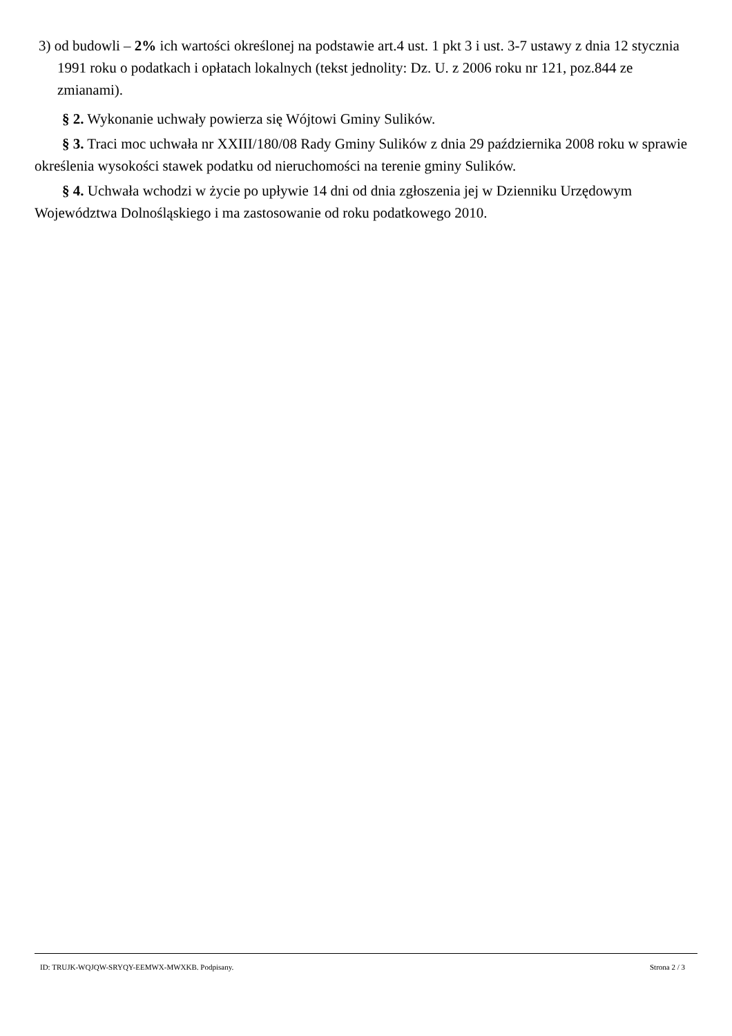3) od budowli – 2% ich wartości określonej na podstawie art.4 ust. 1 pkt 3 i ust. 3-7 ustawy z dnia 12 stycznia 1991 roku o podatkach i opłatach lokalnych (tekst jednolity: Dz. U. z 2006 roku nr 121, poz.844 ze zmianami).
§ 2. Wykonanie uchwały powierza się Wójtowi Gminy Sulików.
§ 3. Traci moc uchwała nr XXIII/180/08 Rady Gminy Sulików z dnia 29 października 2008 roku w sprawie określenia wysokości stawek podatku od nieruchomości na terenie gminy Sulików.
§ 4. Uchwała wchodzi w życie po upływie 14 dni od dnia zgłoszenia jej w Dzienniku Urzędowym Województwa Dolnośląskiego i ma zastosowanie od roku podatkowego 2010.
ID: TRUJK-WQJQW-SRYQY-EEMWX-MWXKB. Podpisany. Strona 2 / 3